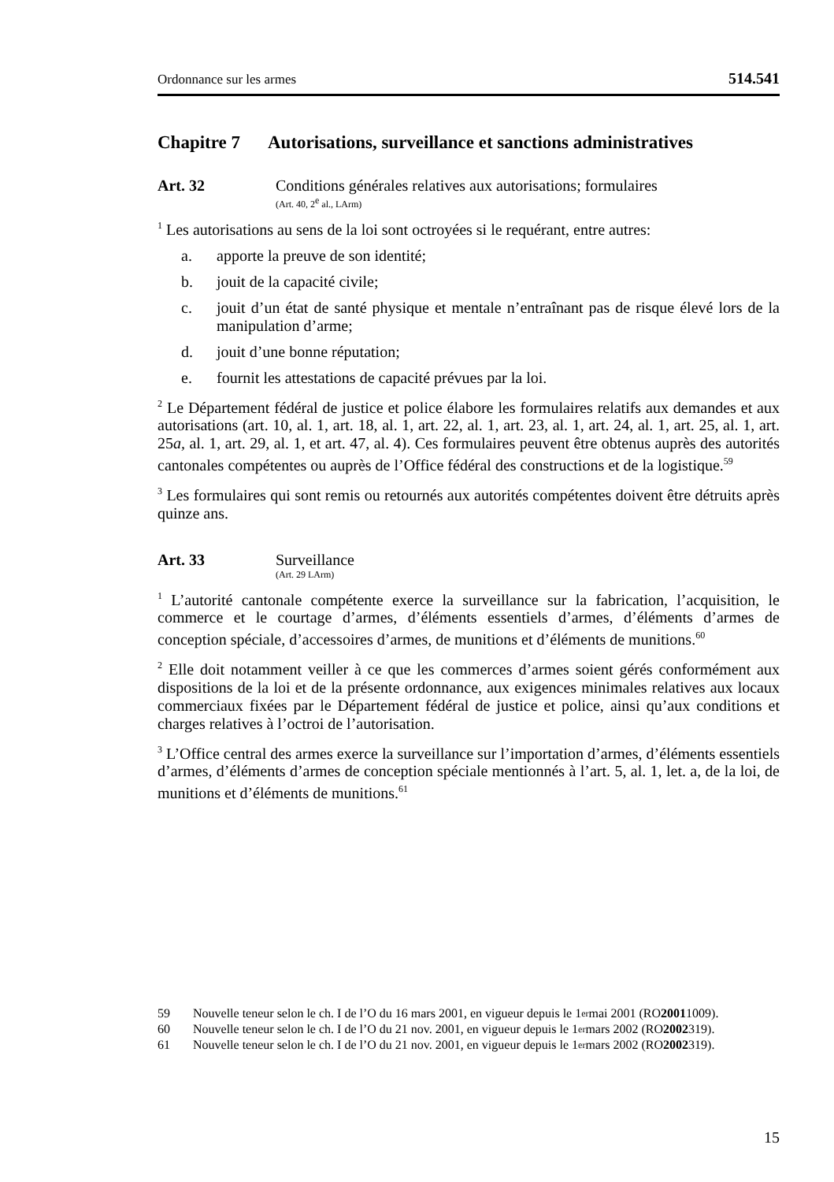Ordonnance sur les armes 514.541
Chapitre 7 Autorisations, surveillance et sanctions administratives
Art. 32 Conditions générales relatives aux autorisations; formulaires
(Art. 40, 2<sup>e</sup> al., LArm)
<sup>1</sup> Les autorisations au sens de la loi sont octroyées si le requérant, entre autres:
a. apporte la preuve de son identité;
b. jouit de la capacité civile;
c. jouit d’un état de santé physique et mentale n’entraînant pas de risque élevé lors de la manipulation d’arme;
d. jouit d’une bonne réputation;
e. fournit les attestations de capacité prévues par la loi.
<sup>2</sup> Le Département fédéral de justice et police élabore les formulaires relatifs aux demandes et aux autorisations (art. 10, al. 1, art. 18, al. 1, art. 22, al. 1, art. 23, al. 1, art. 24, al. 1, art. 25, al. 1, art. 25a, al. 1, art. 29, al. 1, et art. 47, al. 4). Ces formulaires peuvent être obtenus auprès des autorités cantonales compétentes ou auprès de l’Office fédéral des constructions et de la logistique.<sup>59</sup>
<sup>3</sup> Les formulaires qui sont remis ou retournés aux autorités compétentes doivent être détruits après quinze ans.
Art. 33 Surveillance
(Art. 29 LArm)
<sup>1</sup> L’autorité cantonale compétente exerce la surveillance sur la fabrication, l’acquisition, le commerce et le courtage d’armes, d’éléments essentiels d’armes, d’éléments d’armes de conception spéciale, d’accessoires d’armes, de munitions et d’éléments de munitions.<sup>60</sup>
<sup>2</sup> Elle doit notamment veiller à ce que les commerces d’armes soient gérés conformément aux dispositions de la loi et de la présente ordonnance, aux exigences minimales relatives aux locaux commerciaux fixées par le Département fédéral de justice et police, ainsi qu’aux conditions et charges relatives à l’octroi de l’autorisation.
<sup>3</sup> L’Office central des armes exerce la surveillance sur l’importation d’armes, d’éléments essentiels d’armes, d’éléments d’armes de conception spéciale mentionnés à l’art. 5, al. 1, let. a, de la loi, de munitions et d’éléments de munitions.<sup>61</sup>
59 Nouvelle teneur selon le ch. I de l’O du 16 mars 2001, en vigueur depuis le 1<sup>er</sup> mai 2001 (RO 2001 1009).
60 Nouvelle teneur selon le ch. I de l’O du 21 nov. 2001, en vigueur depuis le 1<sup>er</sup> mars 2002 (RO 2002 319).
61 Nouvelle teneur selon le ch. I de l’O du 21 nov. 2001, en vigueur depuis le 1<sup>er</sup> mars 2002 (RO 2002 319).
15